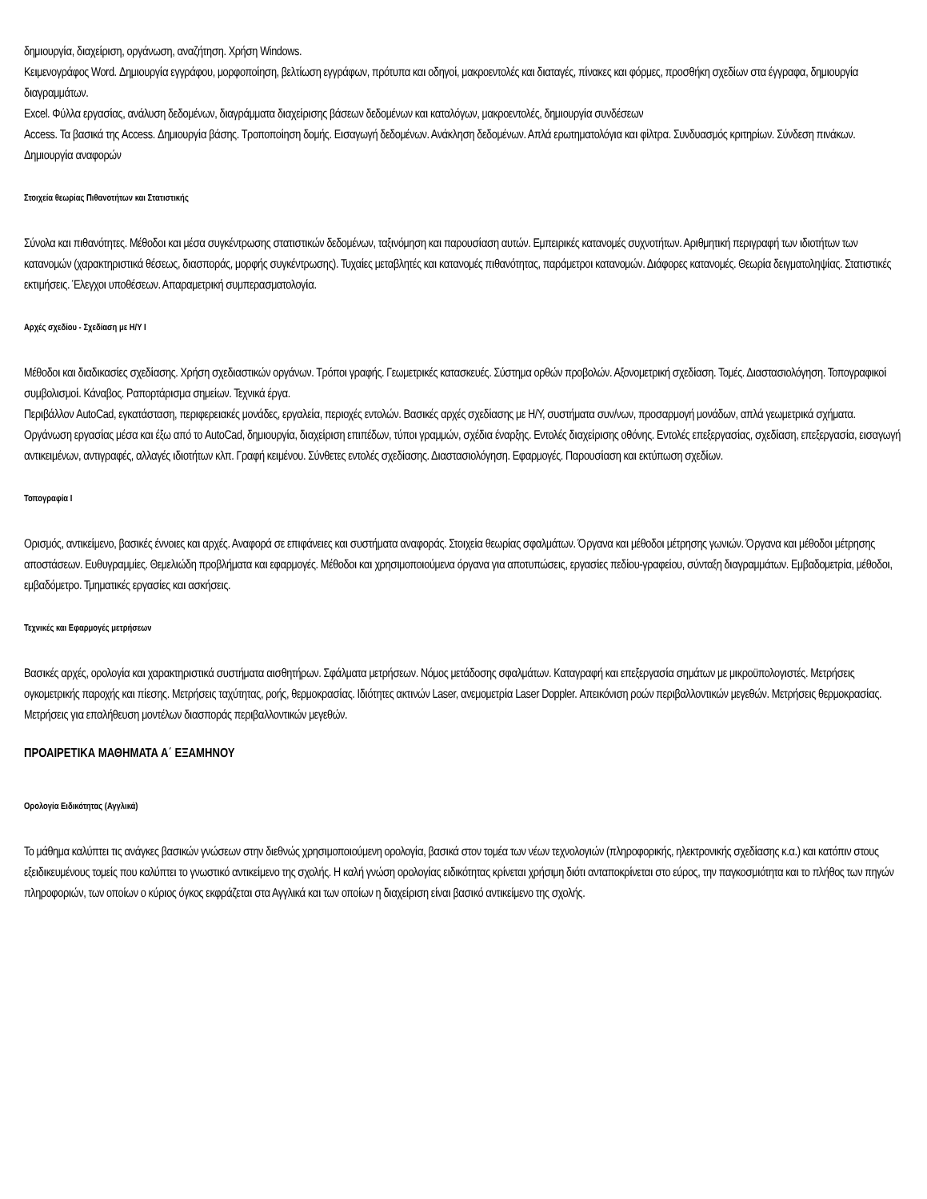δημιουργία, διαχείριση, οργάνωση, αναζήτηση. Χρήση Windows.
Κειμενογράφος Word. Δημιουργία εγγράφου, μορφοποίηση, βελτίωση εγγράφων, πρότυπα και οδηγοί, μακροεντολές και διαταγές, πίνακες και φόρμες, προσθήκη σχεδίων στα έγγραφα, δημιουργία διαγραμμάτων.
Excel. Φύλλα εργασίας, ανάλυση δεδομένων, διαγράμματα διαχείρισης βάσεων δεδομένων και καταλόγων, μακροεντολές, δημιουργία συνδέσεων
Access. Τα βασικά της Access. Δημιουργία βάσης. Τροποποίηση δομής. Εισαγωγή δεδομένων. Ανάκληση δεδομένων. Απλά ερωτηματολόγια και φίλτρα. Συνδυασμός κριτηρίων. Σύνδεση πινάκων. Δημιουργία αναφορών
Στοιχεία θεωρίας Πιθανοτήτων και Στατιστικής
Σύνολα και πιθανότητες. Μέθοδοι και μέσα συγκέντρωσης στατιστικών δεδομένων, ταξινόμηση και παρουσίαση αυτών. Εμπειρικές κατανομές συχνοτήτων. Αριθμητική περιγραφή των ιδιοτήτων των κατανομών (χαρακτηριστικά θέσεως, διασποράς, μορφής συγκέντρωσης). Τυχαίες μεταβλητές και κατανομές πιθανότητας, παράμετροι κατανομών. Διάφορες κατανομές. Θεωρία δειγματοληψίας. Στατιστικές εκτιμήσεις. Έλεγχοι υποθέσεων. Απαραμετρική συμπερασματολογία.
Αρχές σχεδίου - Σχεδίαση με Η/Υ Ι
Μέθοδοι και διαδικασίες σχεδίασης. Χρήση σχεδιαστικών οργάνων. Τρόποι γραφής. Γεωμετρικές κατασκευές. Σύστημα ορθών προβολών. Αξονομετρική σχεδίαση. Τομές. Διαστασιολόγηση. Τοπογραφικοί συμβολισμοί. Κάναβος. Ραπορτάρισμα σημείων. Τεχνικά έργα.
Περιβάλλον AutoCad, εγκατάσταση, περιφερειακές μονάδες, εργαλεία, περιοχές εντολών. Βασικές αρχές σχεδίασης με Η/Υ, συστήματα συν/νων, προσαρμογή μονάδων, απλά γεωμετρικά σχήματα. Οργάνωση εργασίας μέσα και έξω από το AutoCad, δημιουργία, διαχείριση επιπέδων, τύποι γραμμών, σχέδια έναρξης. Εντολές διαχείρισης οθόνης. Εντολές επεξεργασίας, σχεδίαση, επεξεργασία, εισαγωγή αντικειμένων, αντιγραφές, αλλαγές ιδιοτήτων κλπ. Γραφή κειμένου. Σύνθετες εντολές σχεδίασης. Διαστασιολόγηση. Εφαρμογές. Παρουσίαση και εκτύπωση σχεδίων.
Τοπογραφία Ι
Ορισμός, αντικείμενο, βασικές έννοιες και αρχές. Αναφορά σε επιφάνειες και συστήματα αναφοράς. Στοιχεία θεωρίας σφαλμάτων. Όργανα και μέθοδοι μέτρησης γωνιών. Όργανα και μέθοδοι μέτρησης αποστάσεων. Ευθυγραμμίες. Θεμελιώδη προβλήματα και εφαρμογές. Μέθοδοι και χρησιμοποιούμενα όργανα για αποτυπώσεις, εργασίες πεδίου-γραφείου, σύνταξη διαγραμμάτων. Εμβαδομετρία, μέθοδοι, εμβαδόμετρο. Τμηματικές εργασίες και ασκήσεις.
Τεχνικές και Εφαρμογές μετρήσεων
Βασικές αρχές, ορολογία και χαρακτηριστικά συστήματα αισθητήρων. Σφάλματα μετρήσεων. Νόμος μετάδοσης σφαλμάτων. Καταγραφή και επεξεργασία σημάτων με μικροϋπολογιστές. Μετρήσεις ογκομετρικής παροχής και πίεσης. Μετρήσεις ταχύτητας, ροής, θερμοκρασίας. Ιδιότητες ακτινών Laser, ανεμομετρία Laser Doppler. Απεικόνιση ροών περιβαλλοντικών μεγεθών. Μετρήσεις θερμοκρασίας. Μετρήσεις για επαλήθευση μοντέλων διασποράς περιβαλλοντικών μεγεθών.
ΠΡΟΑΙΡΕΤΙΚΑ ΜΑΘΗΜΑΤΑ Α΄ ΕΞΑΜΗΝΟΥ
Ορολογία Ειδικότητας (Αγγλικά)
Το μάθημα καλύπτει τις ανάγκες βασικών γνώσεων στην διεθνώς χρησιμοποιούμενη ορολογία, βασικά στον τομέα των νέων τεχνολογιών (πληροφορικής, ηλεκτρονικής σχεδίασης κ.α.) και κατόπιν στους εξειδικευμένους τομείς που καλύπτει το γνωστικό αντικείμενο της σχολής. Η καλή γνώση ορολογίας ειδικότητας κρίνεται χρήσιμη διότι ανταποκρίνεται στο εύρος, την παγκοσμιότητα και το πλήθος των πηγών πληροφοριών, των οποίων ο κύριος όγκος εκφράζεται στα Αγγλικά και των οποίων η διαχείριση είναι βασικό αντικείμενο της σχολής.